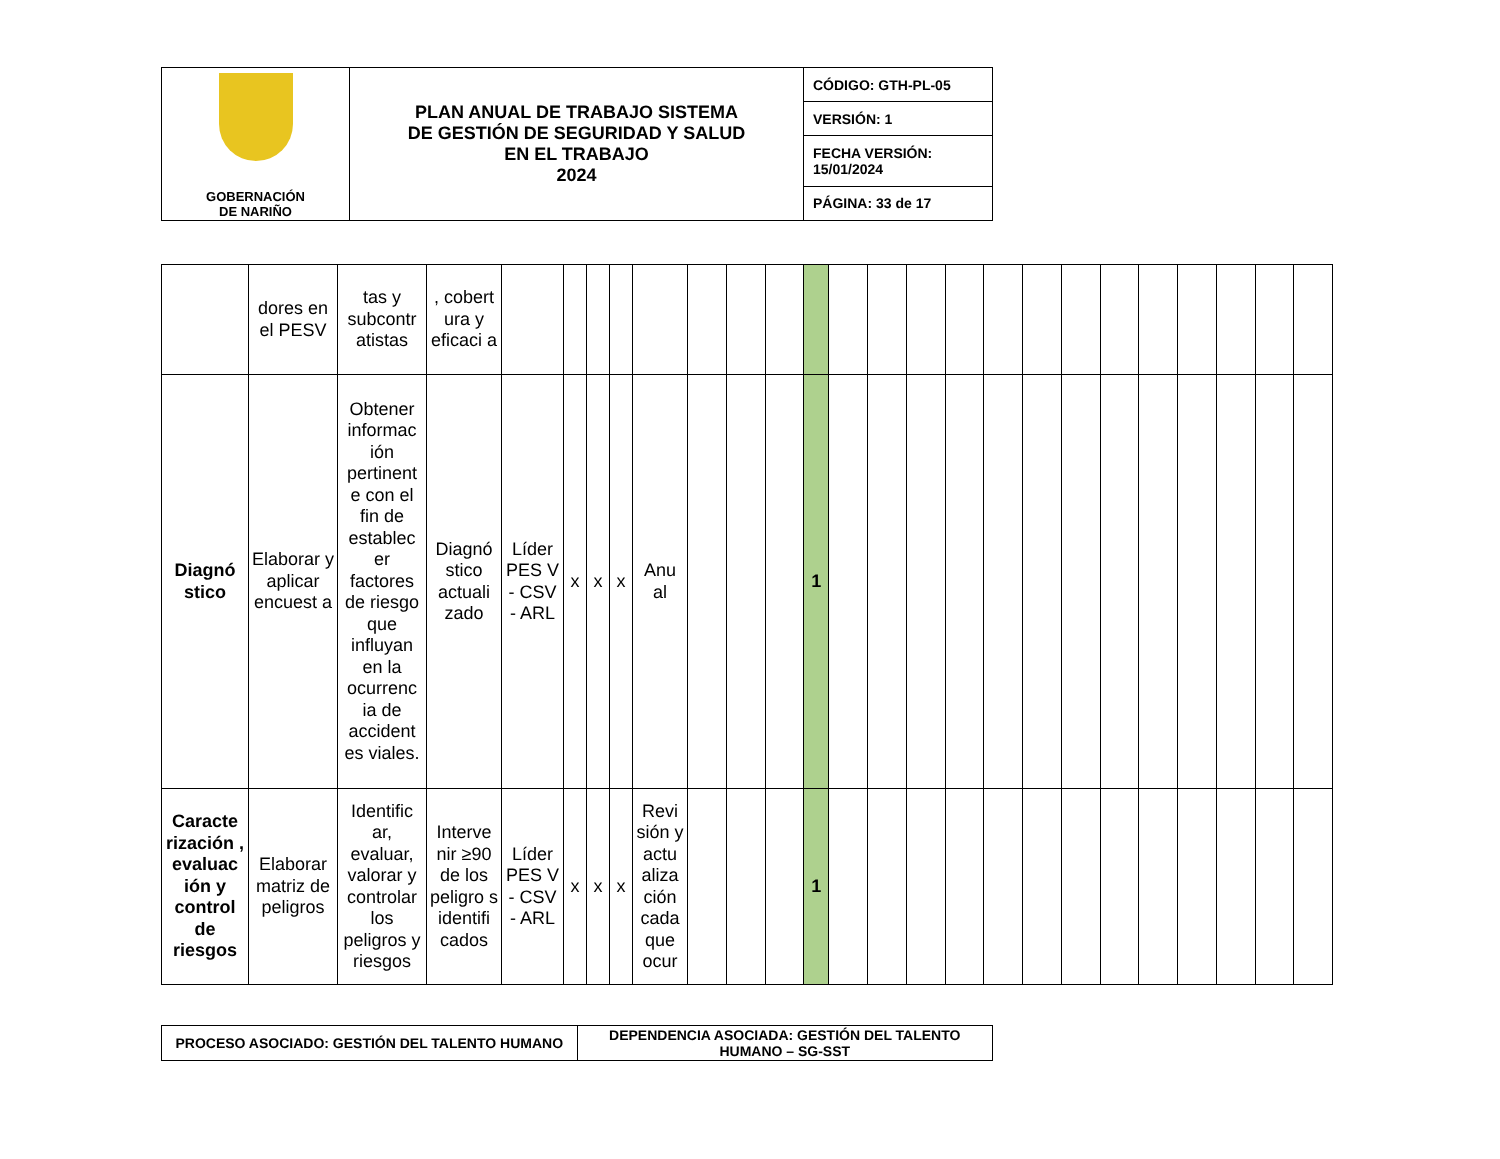| GOBERNACIÓN DE NARIÑO | PLAN ANUAL DE TRABAJO SISTEMA DE GESTIÓN DE SEGURIDAD Y SALUD EN EL TRABAJO 2024 | CÓDIGO: GTH-PL-05 |
| | | VERSIÓN: 1 |
| | | FECHA VERSIÓN: 15/01/2024 |
| | | PÁGINA: 33 de 17 |
| | dores en el PESV | tas y subcontr atistas | , cobert ura y eficaci a | | | | | | | | | | | | | | | | | | | | | | |
| Diagnó stico | Elaborar y aplicar encuest a | Obtener informac ión pertinent e con el fin de establec er factores de riesgo que influyan en la ocurrenc ia de accident es viales. | Diagnó stico actuali zado | Líder PES V - CSV - ARL | x | x | x | Anu al | | | | 1 | | | | | | | | | | | | | |
| Caracte rización , evaluac ión y control de riesgos | Elaborar matriz de peligros | Identific ar, evaluar, valorar y controlar los peligros y riesgos | Interve nir ≥90 de los peligro s identifi cados | Líder PES V - CSV - ARL | x | x | x | Revi sión y actu aliza ción cada que ocur | | | | 1 | | | | | | | | | | | | | |
| PROCESO ASOCIADO: GESTIÓN DEL TALENTO HUMANO | DEPENDENCIA ASOCIADA: GESTIÓN DEL TALENTO HUMANO – SG-SST |